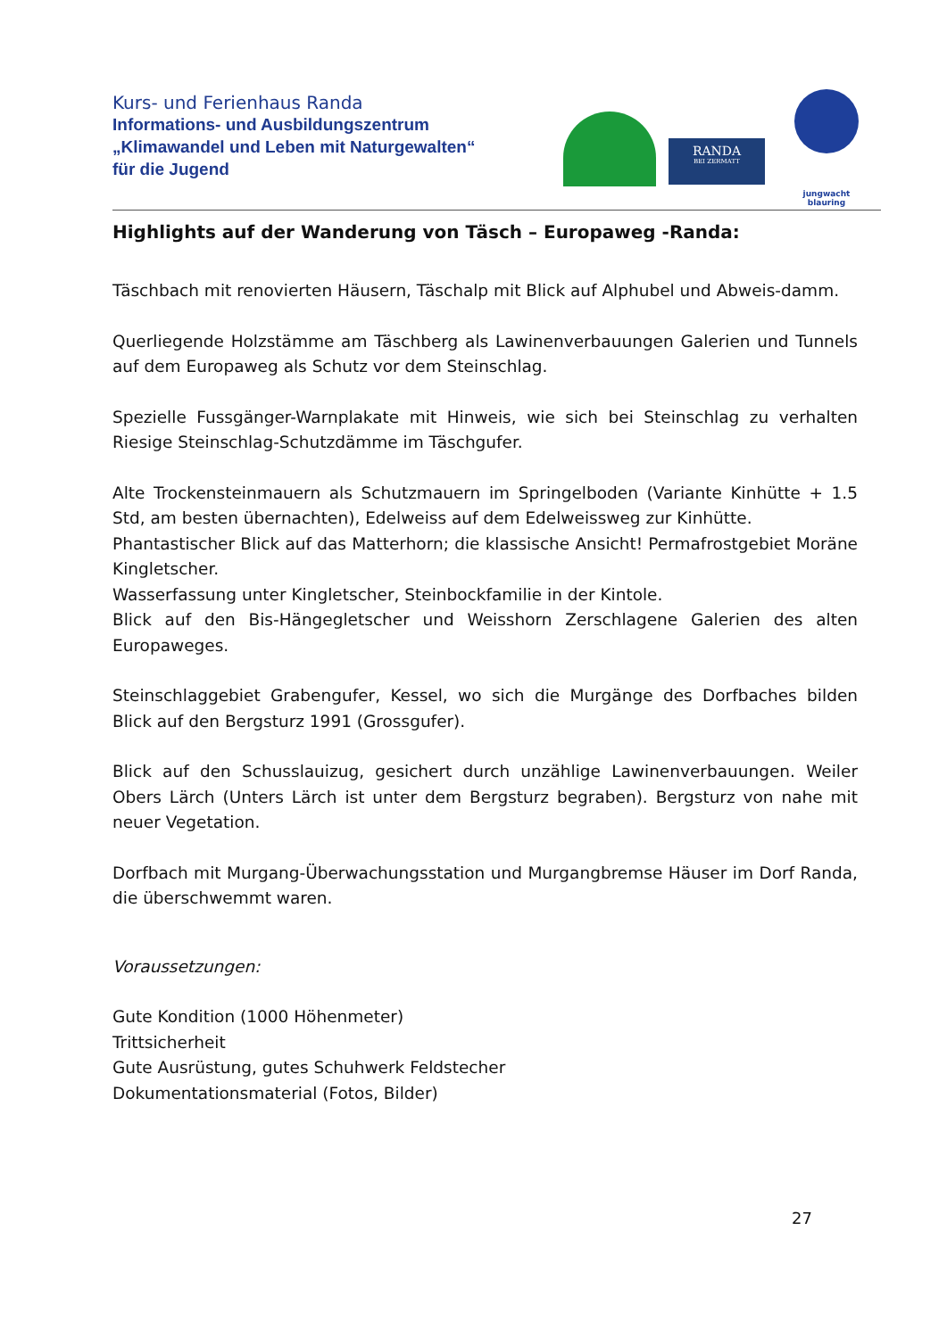Kurs- und Ferienhaus Randa
Informations- und Ausbildungszentrum
„Klimawandel und Leben mit Naturgewalten“
für die Jugend
RANDA
BEI ZERMATT
jungwacht
blauring
Highlights auf der Wanderung von Täsch – Europaweg -Randa:
Täschbach mit renovierten Häusern, Täschalp mit Blick auf Alphubel und Abweis-damm.
Querliegende Holzstämme am Täschberg als Lawinenverbauungen Galerien und Tunnels auf dem Europaweg als Schutz vor dem Steinschlag.
Spezielle Fussgänger-Warnplakate mit Hinweis, wie sich bei Steinschlag zu verhalten Riesige Steinschlag-Schutzdämme im Täschgufer.
Alte Trockensteinmauern als Schutzmauern im Springelboden (Variante Kinhütte + 1.5 Std, am besten übernachten), Edelweiss auf dem Edelweissweg zur Kinhütte.
Phantastischer Blick auf das Matterhorn; die klassische Ansicht! Permafrostgebiet Moräne Kingletscher.
Wasserfassung unter Kingletscher, Steinbockfamilie in der Kintole.
Blick auf den Bis-Hängegletscher und Weisshorn Zerschlagene Galerien des alten Europaweges.
Steinschlaggebiet Grabengufer, Kessel, wo sich die Murgänge des Dorfbaches bilden Blick auf den Bergsturz 1991 (Grossgufer).
Blick auf den Schusslauizug, gesichert durch unzählige Lawinenverbauungen. Weiler Obers Lärch (Unters Lärch ist unter dem Bergsturz begraben). Bergsturz von nahe mit neuer Vegetation.
Dorfbach mit Murgang-Überwachungsstation und Murgangbremse Häuser im Dorf Randa, die überschwemmt waren.
Voraussetzungen:
Gute Kondition (1000 Höhenmeter)
Trittsicherheit
Gute Ausrüstung, gutes Schuhwerk Feldstecher
Dokumentationsmaterial (Fotos, Bilder)
27